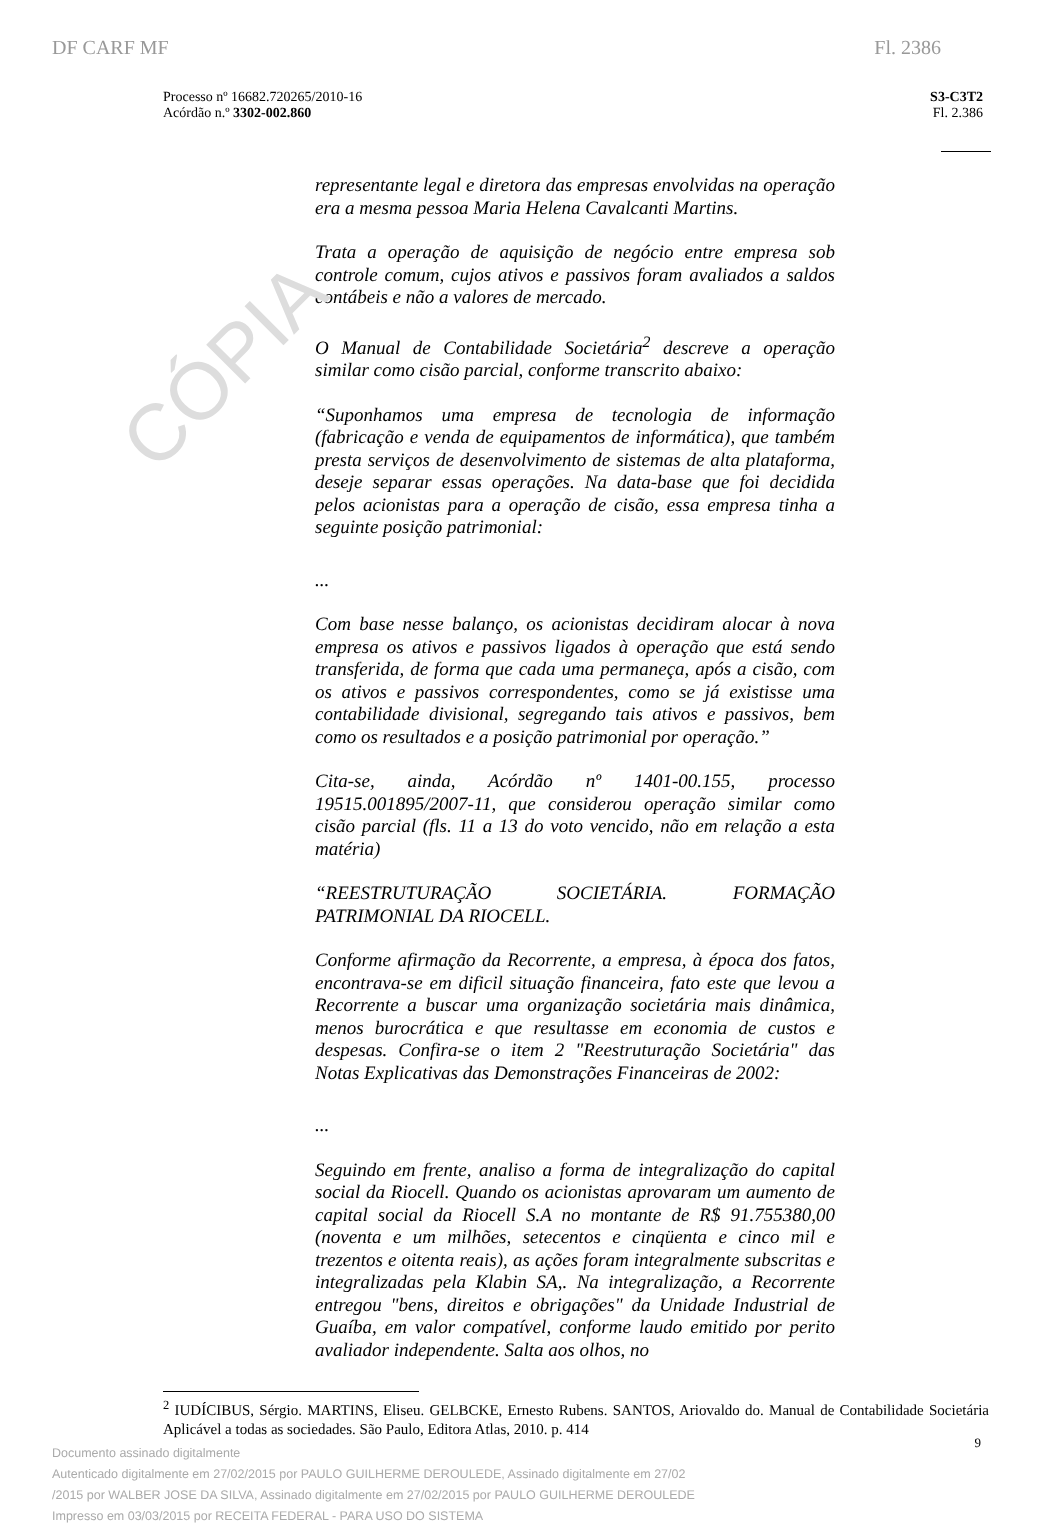CÓPIA
DF CARF MF Fl. 2386
Processo nº 16682.720265/2010-16
Acórdão n.º 3302-002.860
S3-C3T2
Fl. 2.386
representante legal e diretora das empresas envolvidas na operação era a mesma pessoa Maria Helena Cavalcanti Martins.
Trata a operação de aquisição de negócio entre empresa sob controle comum, cujos ativos e passivos foram avaliados a saldos contábeis e não a valores de mercado.
O Manual de Contabilidade Societária<sup>2</sup> descreve a operação similar como cisão parcial, conforme transcrito abaixo:
“Suponhamos uma empresa de tecnologia de informação (fabricação e venda de equipamentos de informática), que também presta serviços de desenvolvimento de sistemas de alta plataforma, deseje separar essas operações. Na data-base que foi decidida pelos acionistas para a operação de cisão, essa empresa tinha a seguinte posição patrimonial:
...
Com base nesse balanço, os acionistas decidiram alocar à nova empresa os ativos e passivos ligados à operação que está sendo transferida, de forma que cada uma permaneça, após a cisão, com os ativos e passivos correspondentes, como se já existisse uma contabilidade divisional, segregando tais ativos e passivos, bem como os resultados e a posição patrimonial por operação.”
Cita-se, ainda, Acórdão nº 1401-00.155, processo 19515.001895/2007-11, que considerou operação similar como cisão parcial (fls. 11 a 13 do voto vencido, não em relação a esta matéria)
“REESTRUTURAÇÃO SOCIETÁRIA. FORMAÇÃO PATRIMONIAL DA RIOCELL.
Conforme afirmação da Recorrente, a empresa, à época dos fatos, encontrava-se em dificil situação financeira, fato este que levou a Recorrente a buscar uma organização societária mais dinâmica, menos burocrática e que resultasse em economia de custos e despesas. Confira-se o item 2 "Reestruturação Societária" das Notas Explicativas das Demonstrações Financeiras de 2002:
...
Seguindo em frente, analiso a forma de integralização do capital social da Riocell. Quando os acionistas aprovaram um aumento de capital social da Riocell S.A no montante de R$ 91.755380,00 (noventa e um milhões, setecentos e cinqüenta e cinco mil e trezentos e oitenta reais), as ações foram integralmente subscritas e integralizadas pela Klabin SA,. Na integralização, a Recorrente entregou "bens, direitos e obrigações" da Unidade Industrial de Guaíba, em valor compatível, conforme laudo emitido por perito avaliador independente. Salta aos olhos, no
<sup>2</sup> IUDÍCIBUS, Sérgio. MARTINS, Eliseu. GELBCKE, Ernesto Rubens. SANTOS, Ariovaldo do. Manual de Contabilidade Societária Aplicável a todas as sociedades. São Paulo, Editora Atlas, 2010. p. 414
Documento assinado digitalmente
Autenticado digitalmente em 27/02/2015 por PAULO GUILHERME DEROULEDE, Assinado digitalmente em 27/02
/2015 por WALBER JOSE DA SILVA, Assinado digitalmente em 27/02/2015 por PAULO GUILHERME DEROULEDE
Impresso em 03/03/2015 por RECEITA FEDERAL - PARA USO DO SISTEMA
9